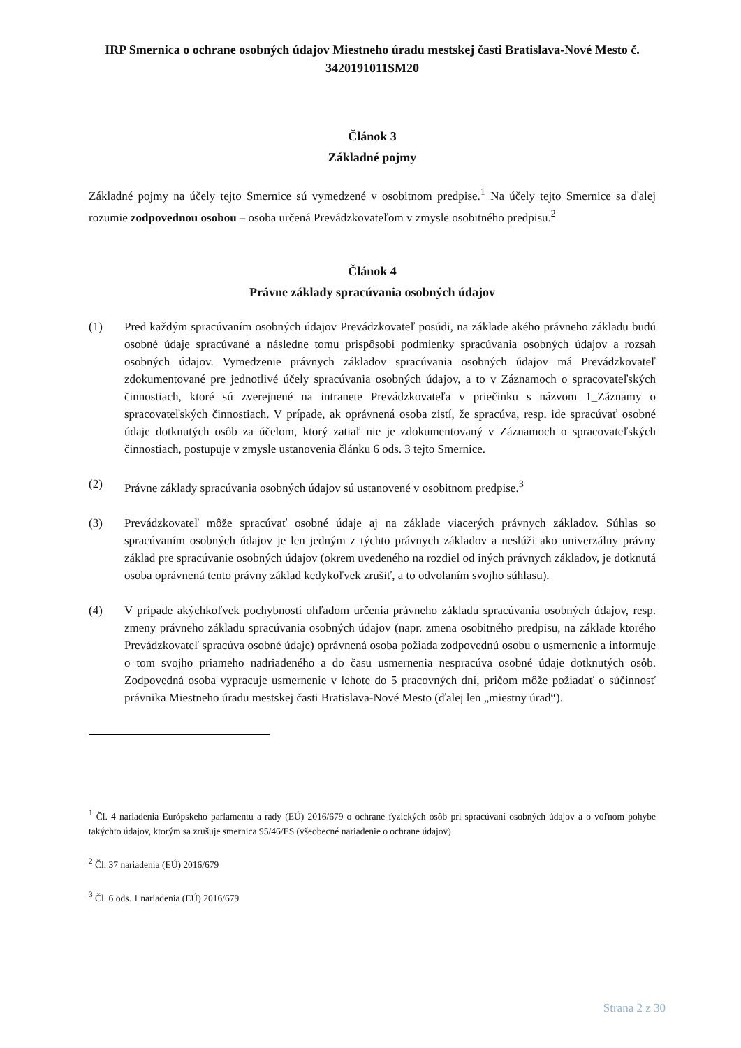IRP Smernica o ochrane osobných údajov Miestneho úradu mestskej časti Bratislava-Nové Mesto č. 3420191011SM20
Článok 3
Základné pojmy
Základné pojmy na účely tejto Smernice sú vymedzené v osobitnom predpise.<sup>1</sup> Na účely tejto Smernice sa ďalej rozumie zodpovednou osobou – osoba určená Prevádzkovateľom v zmysle osobitného predpisu.<sup>2</sup>
Článok 4
Právne základy spracúvania osobných údajov
(1) Pred každým spracúvaním osobných údajov Prevádzkovateľ posúdi, na základe akého právneho základu budú osobné údaje spracúvané a následne tomu prispôsobí podmienky spracúvania osobných údajov a rozsah osobných údajov. Vymedzenie právnych základov spracúvania osobných údajov má Prevádzkovateľ zdokumentované pre jednotlivé účely spracúvania osobných údajov, a to v Záznamoch o spracovateľských činnostiach, ktoré sú zverejnené na intranete Prevádzkovateľa v priečinku s názvom 1_Záznamy o spracovateľských činnostiach. V prípade, ak oprávnená osoba zistí, že spracúva, resp. ide spracúvať osobné údaje dotknutých osôb za účelom, ktorý zatiaľ nie je zdokumentovaný v Záznamoch o spracovateľských činnostiach, postupuje v zmysle ustanovenia článku 6 ods. 3 tejto Smernice.
(2) Právne základy spracúvania osobných údajov sú ustanovené v osobitnom predpise.<sup>3</sup>
(3) Prevádzkovateľ môže spracúvať osobné údaje aj na základe viacerých právnych základov. Súhlas so spracúvaním osobných údajov je len jedným z týchto právnych základov a neslúži ako univerzálny právny základ pre spracúvanie osobných údajov (okrem uvedeného na rozdiel od iných právnych základov, je dotknutá osoba oprávnená tento právny základ kedykoľvek zrušiť, a to odvolaním svojho súhlasu).
(4) V prípade akýchkoľvek pochybností ohľadom určenia právneho základu spracúvania osobných údajov, resp. zmeny právneho základu spracúvania osobných údajov (napr. zmena osobitného predpisu, na základe ktorého Prevádzkovateľ spracúva osobné údaje) oprávnená osoba požiada zodpovednú osobu o usmernenie a informuje o tom svojho priameho nadriadeného a do času usmernenia nespracúva osobné údaje dotknutých osôb. Zodpovedná osoba vypracuje usmernenie v lehote do 5 pracovných dní, pričom môže požiadať o súčinnosť právnika Miestneho úradu mestskej časti Bratislava-Nové Mesto (ďalej len „miestny úrad“).
<sup>1</sup> Čl. 4 nariadenia Európskeho parlamentu a rady (EÚ) 2016/679 o ochrane fyzických osôb pri spracúvaní osobných údajov a o voľnom pohybe takýchto údajov, ktorým sa zrušuje smernica 95/46/ES (všeobecné nariadenie o ochrane údajov)
<sup>2</sup> Čl. 37 nariadenia (EÚ) 2016/679
<sup>3</sup> Čl. 6 ods. 1 nariadenia (EÚ) 2016/679
Strana 2 z 30